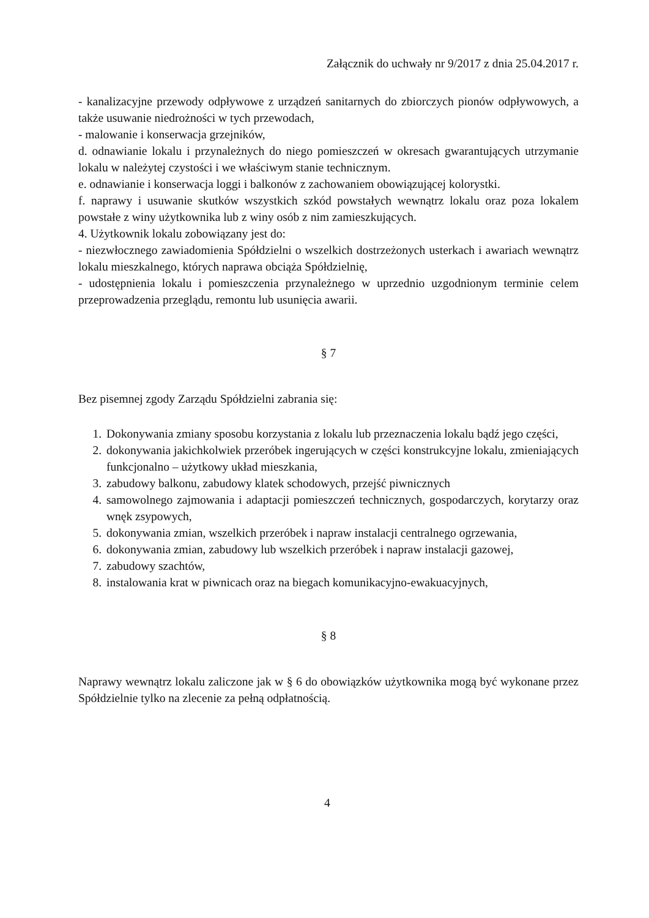Załącznik do uchwały nr 9/2017 z dnia 25.04.2017 r.
- kanalizacyjne przewody odpływowe z urządzeń sanitarnych do zbiorczych pionów odpływowych, a także usuwanie niedrożności w tych przewodach,
- malowanie i konserwacja grzejników,
d. odnawianie lokalu i przynależnych do niego pomieszczeń w okresach gwarantujących utrzymanie lokalu w należytej czystości i we właściwym stanie technicznym.
e. odnawianie i konserwacja loggi i balkonów z zachowaniem obowiązującej kolorystki.
f. naprawy i usuwanie skutków wszystkich szkód powstałych wewnątrz lokalu oraz poza lokalem powstałe z winy użytkownika lub z winy osób z nim zamieszkujących.
4. Użytkownik lokalu zobowiązany jest do:
- niezwłocznego zawiadomienia Spółdzielni o wszelkich dostrzeżonych usterkach i awariach wewnątrz lokalu mieszkalnego, których naprawa obciąża Spółdzielnię,
- udostępnienia lokalu i pomieszczenia przynależnego w uprzednio uzgodnionym terminie celem przeprowadzenia przeglądu, remontu lub usunięcia awarii.
§ 7
Bez pisemnej zgody Zarządu Spółdzielni zabrania się:
1. Dokonywania zmiany sposobu korzystania z lokalu lub przeznaczenia lokalu bądź jego części,
2. dokonywania jakichkolwiek przeróbek ingerujących w części konstrukcyjne lokalu, zmieniających funkcjonalno – użytkowy układ mieszkania,
3. zabudowy balkonu, zabudowy klatek schodowych, przejść piwnicznych
4. samowolnego zajmowania i adaptacji pomieszczeń technicznych, gospodarczych, korytarzy oraz wnęk zsypowych,
5. dokonywania zmian, wszelkich przeróbek i napraw instalacji centralnego ogrzewania,
6. dokonywania zmian, zabudowy lub wszelkich przeróbek i napraw instalacji gazowej,
7. zabudowy szachtów,
8. instalowania krat w piwnicach oraz na biegach komunikacyjno-ewakuacyjnych,
§ 8
Naprawy wewnątrz lokalu zaliczone jak w § 6 do obowiązków użytkownika mogą być wykonane przez Spółdzielnie tylko na zlecenie za pełną odpłatnością.
4